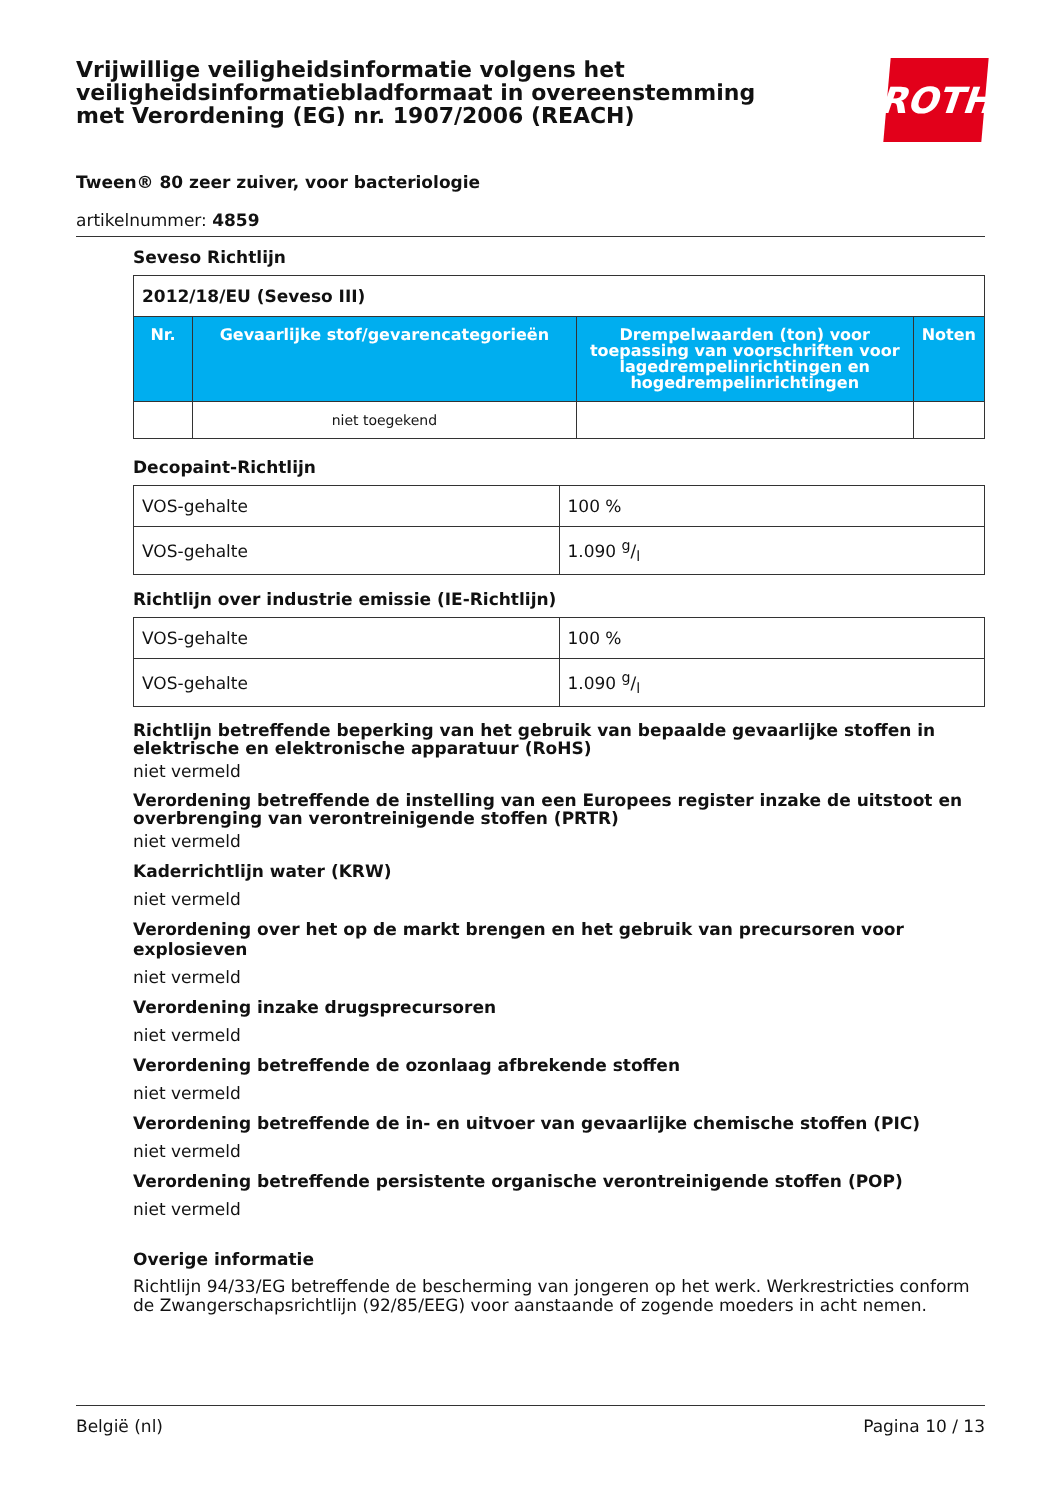Vrijwillige veiligheidsinformatie volgens het veiligheidsinformatiebladformaat in overeenstemming met Verordening (EG) nr. 1907/2006 (REACH)
ROTH
Tween® 80 zeer zuiver, voor bacteriologie
artikelnummer: 4859
Seveso Richtlijn
| 2012/18/EU (Seveso III) | | | |
| --- | --- | --- | --- |
| Nr. | Gevaarlijke stof/gevarencategorieën | Drempelwaarden (ton) voor toepassing van voorschriften voor lagedrempelin­richtingen en hogedrempelinrichtingen | Noten |
| | niet toegekend | | |
Decopaint-Richtlijn
| VOS-gehalte | 100 % |
| VOS-gehalte | 1.090 g/l |
Richtlijn over industrie emissie (IE-Richtlijn)
| VOS-gehalte | 100 % |
| VOS-gehalte | 1.090 g/l |
Richtlijn betreffende beperking van het gebruik van bepaalde gevaarlijke stoffen in elektrische en elektronische apparatuur (RoHS)
niet vermeld
Verordening betreffende de instelling van een Europees register inzake de uitstoot en overbrenging van verontreinigende stoffen (PRTR)
niet vermeld
Kaderrichtlijn water (KRW)
niet vermeld
Verordening over het op de markt brengen en het gebruik van precursoren voor explosieven
niet vermeld
Verordening inzake drugsprecursoren
niet vermeld
Verordening betreffende de ozonlaag afbrekende stoffen
niet vermeld
Verordening betreffende de in- en uitvoer van gevaarlijke chemische stoffen (PIC)
niet vermeld
Verordening betreffende persistente organische verontreinigende stoffen (POP)
niet vermeld
Overige informatie
Richtlijn 94/33/EG betreffende de bescherming van jongeren op het werk. Werkrestricties conform de Zwangerschapsrichtlijn (92/85/EEG) voor aanstaande of zogende moeders in acht nemen.
België (nl) Pagina 10 / 13